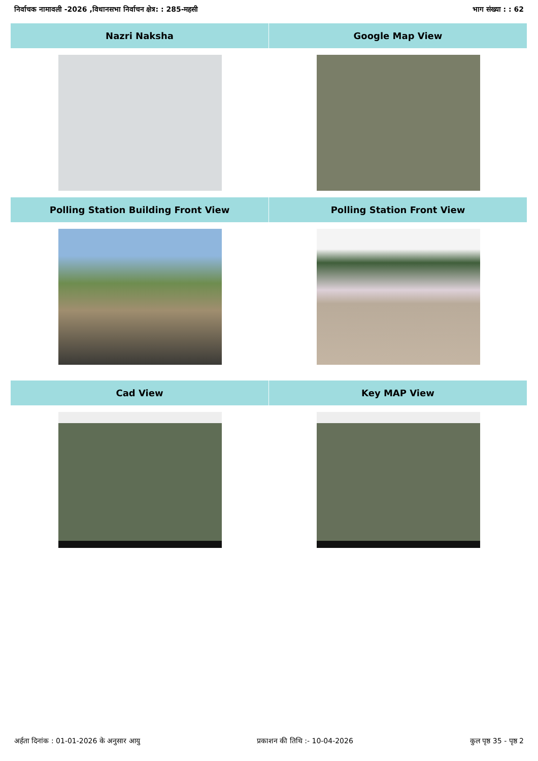निर्वाचक नामावली -2026 ,विधानसभा निर्वाचन क्षेत्र: : 285-महसी भाग संख्या : : 62
Nazri Naksha
Google Map View
Polling Station Building Front View
Polling Station Front View
Cad View
Key MAP View
अर्हता दिनांक : 01-01-2026 के अनुसार आयु प्रकाशन की तिथि :- 10-04-2026 कुल पृष्ठ 35 - पृष्ठ 2